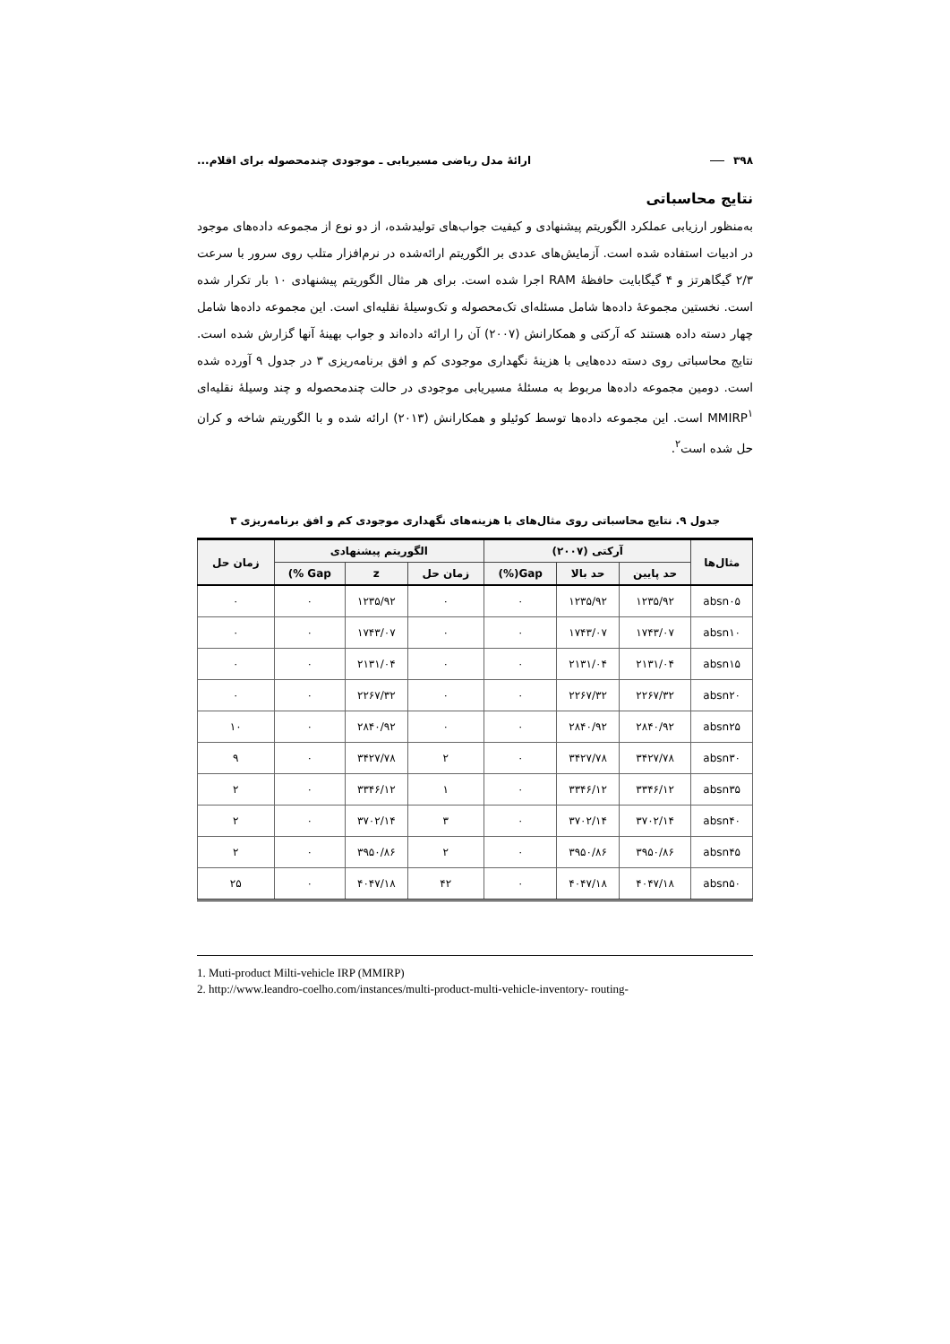۳۹۸ ارائهٔ مدل ریاضی مسیریابی ـ موجودی چندمحصوله برای اقلام...
نتایج محاسباتی
به‌منظور ارزیابی عملکرد الگوریتم پیشنهادی و کیفیت جواب‌های تولیدشده، از دو نوع از مجموعه داده‌های موجود در ادبیات استفاده شده است. آزمایش‌های عددی بر الگوریتم ارائه‌شده در نرم‌افزار متلب روی سرور با سرعت ۲/۳ گیگاهرتز و ۴ گیگابایت حافظهٔ RAM اجرا شده است. برای هر مثال الگوریتم پیشنهادی ۱۰ بار تکرار شده است. نخستین مجموعهٔ داده‌ها شامل مسئله‌ای تک‌محصوله و تک‌وسیلهٔ نقلیه‌ای است. این مجموعه داده‌ها شامل چهار دسته داده هستند که آرکتی و همکارانش (۲۰۰۷) آن را ارائه داده‌اند و جواب بهینهٔ آنها گزارش شده است. نتایج محاسباتی روی دسته دده‌هایی با هزینهٔ نگهداری موجودی کم و افق برنامه‌ریزی ۳ در جدول ۹ آورده شده است. دومین مجموعه داده‌ها مربوط به مسئلهٔ مسیریابی موجودی در حالت چندمحصوله و چند وسیلهٔ نقلیه‌ای MMIRP<sup>۱</sup> است. این مجموعه داده‌ها توسط کوئیلو و همکارانش (۲۰۱۳) ارائه شده و با الگوریتم شاخه و کران حل شده است<sup>۲</sup>.
جدول ۹. نتایج محاسباتی روی مثال‌های با هزینه‌های نگهداری موجودی کم و افق برنامه‌ریزی ۳
| مثال‌ها | آرکتی (۲۰۰۷) | | | الگوریتم پیشنهادی | | | زمان حل |
| --- | --- | --- | --- | --- | --- | --- | --- |
| | حد پایین | حد بالا | Gap(%) | زمان حل | z | Gap %) | |
| absn۰۵ | ۱۲۳۵/۹۲ | ۱۲۳۵/۹۲ | ۰ | ۰ | ۱۲۳۵/۹۲ | ۰ | ۰ |
| absn۱۰ | ۱۷۴۳/۰۷ | ۱۷۴۳/۰۷ | ۰ | ۰ | ۱۷۴۳/۰۷ | ۰ | ۰ |
| absn۱۵ | ۲۱۳۱/۰۴ | ۲۱۳۱/۰۴ | ۰ | ۰ | ۲۱۳۱/۰۴ | ۰ | ۰ |
| absn۲۰ | ۲۲۶۷/۳۲ | ۲۲۶۷/۳۲ | ۰ | ۰ | ۲۲۶۷/۳۲ | ۰ | ۰ |
| absn۲۵ | ۲۸۴۰/۹۲ | ۲۸۴۰/۹۲ | ۰ | ۰ | ۲۸۴۰/۹۲ | ۰ | ۱۰ |
| absn۳۰ | ۳۴۲۷/۷۸ | ۳۴۲۷/۷۸ | ۰ | ۲ | ۳۴۲۷/۷۸ | ۰ | ۹ |
| absn۳۵ | ۳۳۴۶/۱۲ | ۳۳۴۶/۱۲ | ۰ | ۱ | ۳۳۴۶/۱۲ | ۰ | ۲ |
| absn۴۰ | ۳۷۰۲/۱۴ | ۳۷۰۲/۱۴ | ۰ | ۳ | ۳۷۰۲/۱۴ | ۰ | ۲ |
| absn۴۵ | ۳۹۵۰/۸۶ | ۳۹۵۰/۸۶ | ۰ | ۲ | ۳۹۵۰/۸۶ | ۰ | ۲ |
| absn۵۰ | ۴۰۴۷/۱۸ | ۴۰۴۷/۱۸ | ۰ | ۴۲ | ۴۰۴۷/۱۸ | ۰ | ۲۵ |
1. Muti-product Milti-vehicle IRP (MMIRP)
2. http://www.leandro-coelho.com/instances/multi-product-multi-vehicle-inventory- routing-